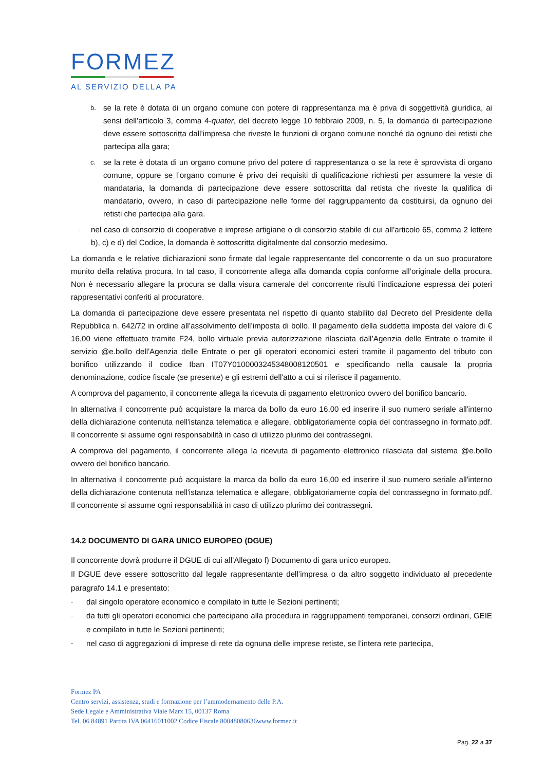FORMEZ
AL SERVIZIO DELLA PA
b. se la rete è dotata di un organo comune con potere di rappresentanza ma è priva di soggettività giuridica, ai sensi dell’articolo 3, comma 4-quater, del decreto legge 10 febbraio 2009, n. 5, la domanda di partecipazione deve essere sottoscritta dall’impresa che riveste le funzioni di organo comune nonché da ognuno dei retisti che partecipa alla gara;
c. se la rete è dotata di un organo comune privo del potere di rappresentanza o se la rete è sprovvista di organo comune, oppure se l’organo comune è privo dei requisiti di qualificazione richiesti per assumere la veste di mandataria, la domanda di partecipazione deve essere sottoscritta dal retista che riveste la qualifica di mandatario, ovvero, in caso di partecipazione nelle forme del raggruppamento da costituirsi, da ognuno dei retisti che partecipa alla gara.
- nel caso di consorzio di cooperative e imprese artigiane o di consorzio stabile di cui all’articolo 65, comma 2 lettere b), c) e d) del Codice, la domanda è sottoscritta digitalmente dal consorzio medesimo.
La domanda e le relative dichiarazioni sono firmate dal legale rappresentante del concorrente o da un suo procuratore munito della relativa procura. In tal caso, il concorrente allega alla domanda copia conforme all’originale della procura. Non è necessario allegare la procura se dalla visura camerale del concorrente risulti l’indicazione espressa dei poteri rappresentativi conferiti al procuratore.
La domanda di partecipazione deve essere presentata nel rispetto di quanto stabilito dal Decreto del Presidente della Repubblica n. 642/72 in ordine all’assolvimento dell’imposta di bollo. Il pagamento della suddetta imposta del valore di € 16,00 viene effettuato tramite F24, bollo virtuale previa autorizzazione rilasciata dall’Agenzia delle Entrate o tramite il servizio @e.bollo dell'Agenzia delle Entrate o per gli operatori economici esteri tramite il pagamento del tributo con bonifico utilizzando il codice Iban IT07Y0100003245348008120501 e specificando nella causale la propria denominazione, codice fiscale (se presente) e gli estremi dell'atto a cui si riferisce il pagamento.
A comprova del pagamento, il concorrente allega la ricevuta di pagamento elettronico ovvero del bonifico bancario.
In alternativa il concorrente può acquistare la marca da bollo da euro 16,00 ed inserire il suo numero seriale all'interno della dichiarazione contenuta nell'istanza telematica e allegare, obbligatoriamente copia del contrassegno in formato.pdf. Il concorrente si assume ogni responsabilità in caso di utilizzo plurimo dei contrassegni.
A comprova del pagamento, il concorrente allega la ricevuta di pagamento elettronico rilasciata dal sistema @e.bollo ovvero del bonifico bancario.
In alternativa il concorrente può acquistare la marca da bollo da euro 16,00 ed inserire il suo numero seriale all'interno della dichiarazione contenuta nell'istanza telematica e allegare, obbligatoriamente copia del contrassegno in formato.pdf. Il concorrente si assume ogni responsabilità in caso di utilizzo plurimo dei contrassegni.
14.2 DOCUMENTO DI GARA UNICO EUROPEO (DGUE)
Il concorrente dovrà produrre il DGUE di cui all’Allegato f) Documento di gara unico europeo.
Il DGUE deve essere sottoscritto dal legale rappresentante dell’impresa o da altro soggetto individuato al precedente paragrafo 14.1 e presentato:
- dal singolo operatore economico e compilato in tutte le Sezioni pertinenti;
- da tutti gli operatori economici che partecipano alla procedura in raggruppamenti temporanei, consorzi ordinari, GEIE e compilato in tutte le Sezioni pertinenti;
- nel caso di aggregazioni di imprese di rete da ognuna delle imprese retiste, se l’intera rete partecipa,
Formez PA
Centro servizi, assistenza, studi e formazione per l’ammodernamento delle P.A.
Sede Legale e Amministrativa Viale Marx 15, 00137 Roma
Tel. 06 84891 Partita IVA 06416011002 Codice Fiscale 80048080636www.formez.it
Pag. 22 a 37